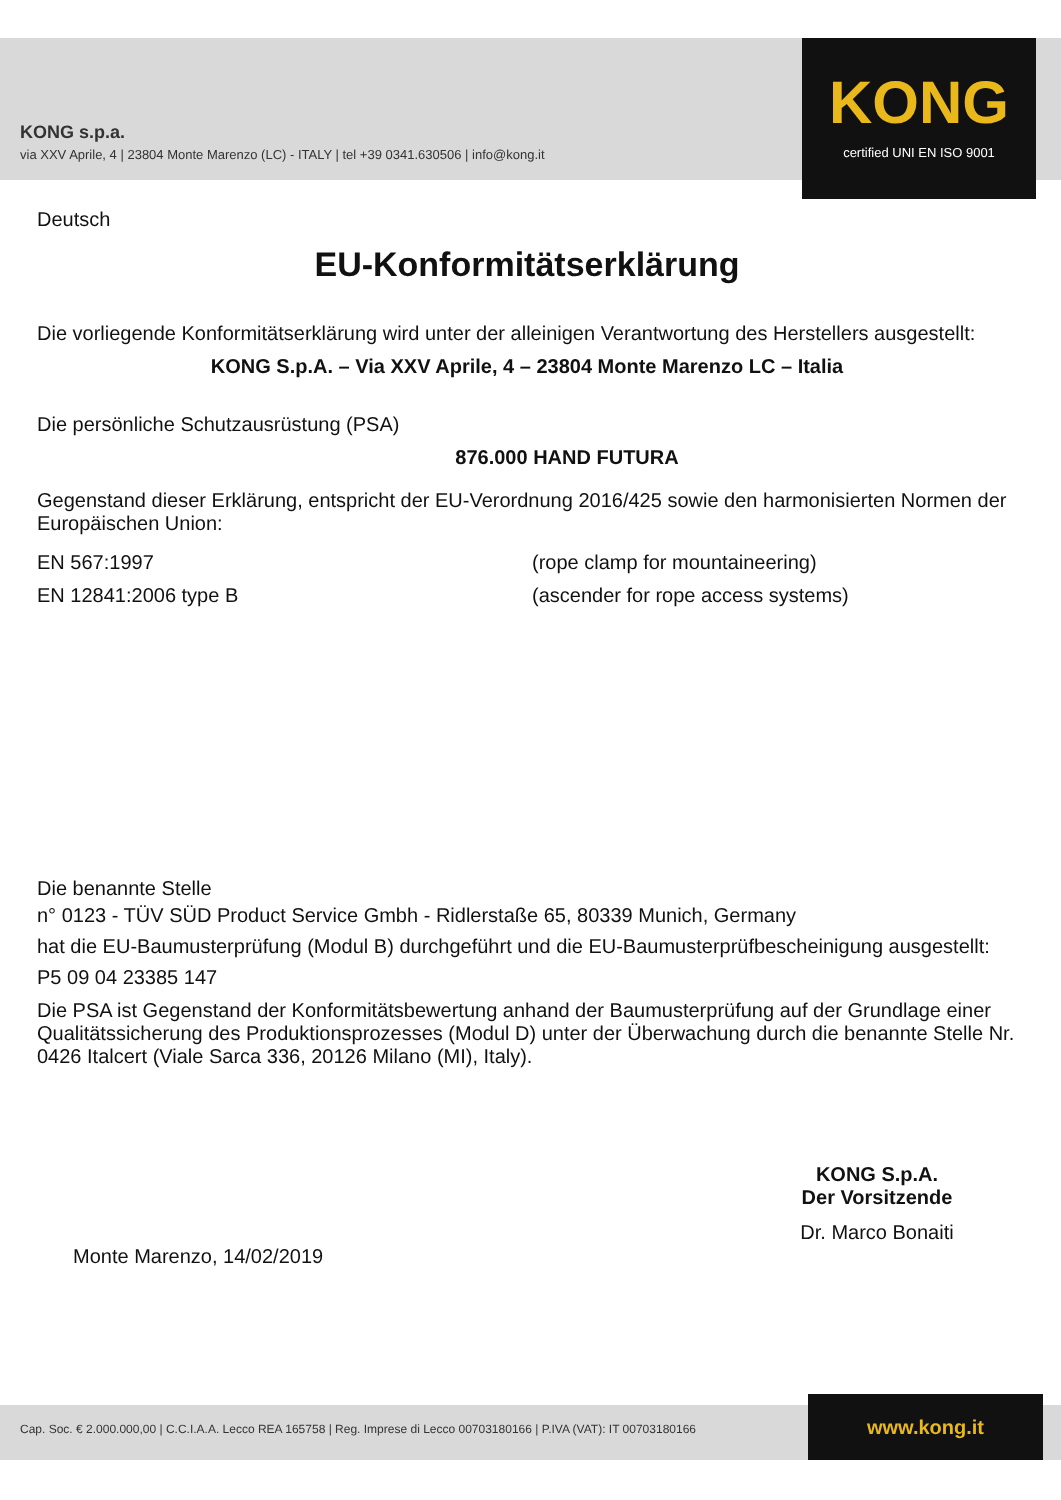KONG s.p.a.
via XXV Aprile, 4 | 23804 Monte Marenzo (LC) - ITALY | tel +39 0341.630506 | info@kong.it
KONG
certified UNI EN ISO 9001
Deutsch
EU-Konformitätserklärung
Die vorliegende Konformitätserklärung wird unter der alleinigen Verantwortung des Herstellers ausgestellt:
KONG S.p.A. – Via XXV Aprile, 4 – 23804 Monte Marenzo LC – Italia
Die persönliche Schutzausrüstung (PSA)
876.000 HAND FUTURA
Gegenstand dieser Erklärung, entspricht der EU-Verordnung 2016/425 sowie den harmonisierten Normen der Europäischen Union:
EN 567:1997 (rope clamp for mountaineering)
EN 12841:2006 type B (ascender for rope access systems)
Die benannte Stelle
n° 0123 - TÜV SÜD Product Service Gmbh - Ridlerstaße 65, 80339 Munich, Germany
hat die EU-Baumusterprüfung (Modul B) durchgeführt und die EU-Baumusterprüfbescheinigung ausgestellt:
P5 09 04 23385 147
Die PSA ist Gegenstand der Konformitätsbewertung anhand der Baumusterprüfung auf der Grundlage einer Qualitätssicherung des Produktionsprozesses (Modul D) unter der Überwachung durch die benannte Stelle Nr. 0426 Italcert (Viale Sarca 336, 20126 Milano (MI), Italy).
Monte Marenzo, 14/02/2019
KONG S.p.A.
Der Vorsitzende
Dr. Marco Bonaiti
Cap. Soc. € 2.000.000,00 | C.C.I.A.A. Lecco REA 165758 | Reg. Imprese di Lecco 00703180166 | P.IVA (VAT): IT 00703180166 www.kong.it